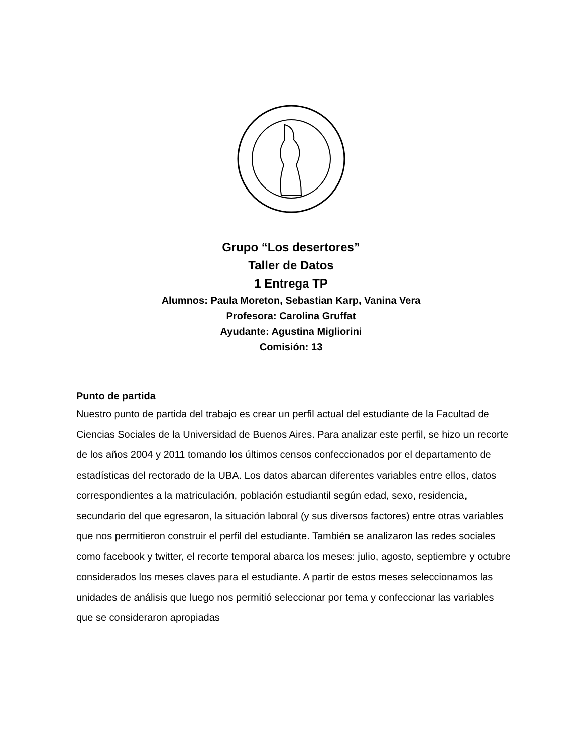Grupo “Los desertores”
Taller de Datos
1 Entrega TP
Alumnos: Paula Moreton, Sebastian Karp, Vanina Vera
Profesora: Carolina Gruffat
Ayudante: Agustina Migliorini
Comisión: 13
Punto de partida
Nuestro punto de partida del trabajo es crear un perfil actual del estudiante de la Facultad de Ciencias Sociales de la Universidad de Buenos Aires. Para analizar este perfil, se hizo un recorte de los años 2004 y 2011 tomando los últimos censos confeccionados por el departamento de estadísticas del rectorado de la UBA. Los datos abarcan diferentes variables entre ellos, datos correspondientes a la matriculación, población estudiantil según edad, sexo, residencia, secundario del que egresaron, la situación laboral (y sus diversos factores) entre otras variables que nos permitieron construir el perfil del estudiante. También se analizaron las redes sociales como facebook y twitter, el recorte temporal abarca los meses: julio, agosto, septiembre y octubre considerados los meses claves para el estudiante. A partir de estos meses seleccionamos las unidades de análisis que luego nos permitió seleccionar por tema y confeccionar las variables que se consideraron apropiadas